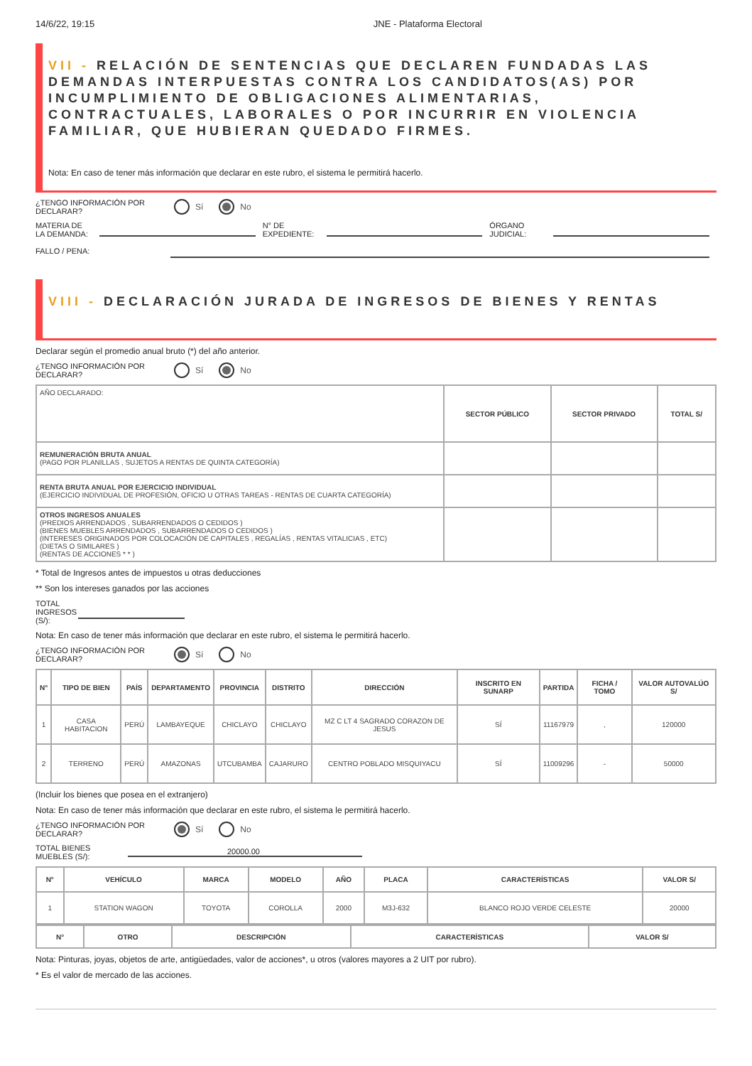14/6/22, 19:15 JNE - Plataforma Electoral
VII - RELACIÓN DE SENTENCIAS QUE DECLAREN FUNDADAS LAS DEMANDAS INTERPUESTAS CONTRA LOS CANDIDATOS(AS) POR INCUMPLIMIENTO DE OBLIGACIONES ALIMENTARIAS, CONTRACTUALES, LABORALES O POR INCURRIR EN VIOLENCIA FAMILIAR, QUE HUBIERAN QUEDADO FIRMES.
Nota: En caso de tener más información que declarar en este rubro, el sistema le permitirá hacerlo.
¿TENGO INFORMACIÓN POR DECLARAR?
Sí No
MATERIA DE LA DEMANDA:
N° DE EXPEDIENTE:
ÓRGANO JUDICIAL:
FALLO / PENA:
VIII - DECLARACIÓN JURADA DE INGRESOS DE BIENES Y RENTAS
Declarar según el promedio anual bruto (*) del año anterior.
¿TENGO INFORMACIÓN POR DECLARAR?
Sí No
| AÑO DECLARADO: | SECTOR PÚBLICO | SECTOR PRIVADO | TOTAL S/ |
| REMUNERACIÓN BRUTA ANUAL (PAGO POR PLANILLAS , SUJETOS A RENTAS DE QUINTA CATEGORÍA) | | | |
| RENTA BRUTA ANUAL POR EJERCICIO INDIVIDUAL (EJERCICIO INDIVIDUAL DE PROFESIÓN, OFICIO U OTRAS TAREAS - RENTAS DE CUARTA CATEGORÍA) | | | |
| OTROS INGRESOS ANUALES (PREDIOS ARRENDADOS , SUBARRENDADOS O CEDIDOS ) (BIENES MUEBLES ARRENDADOS , SUBARRENDADOS O CEDIDOS ) (INTERESES ORIGINADOS POR COLOCACIÓN DE CAPITALES , REGALÍAS , RENTAS VITALICIAS , ETC) (DIETAS O SIMILARES ) (RENTAS DE ACCIONES * * ) | | | |
* Total de Ingresos antes de impuestos u otras deducciones
** Son los intereses ganados por las acciones
TOTAL INGRESOS (S/):
Nota: En caso de tener más información que declarar en este rubro, el sistema le permitirá hacerlo.
¿TENGO INFORMACIÓN POR DECLARAR?
Sí No
| N° | TIPO DE BIEN | PAÍS | DEPARTAMENTO | PROVINCIA | DISTRITO | DIRECCIÓN | INSCRITO EN SUNARP | PARTIDA | FICHA / TOMO | VALOR AUTOVALÚO S/ |
| --- | --- | --- | --- | --- | --- | --- | --- | --- | --- | --- |
| 1 | CASA HABITACION | PERÚ | LAMBAYEQUE | CHICLAYO | CHICLAYO | MZ C LT 4 SAGRADO CORAZON DE JESUS | SÍ | 11167979 | , | 120000 |
| 2 | TERRENO | PERÚ | AMAZONAS | UTCUBAMBA | CAJARURO | CENTRO POBLADO MISQUIYACU | SÍ | 11009296 | - | 50000 |
(Incluir los bienes que posea en el extranjero)
Nota: En caso de tener más información que declarar en este rubro, el sistema le permitirá hacerlo.
¿TENGO INFORMACIÓN POR DECLARAR?
Sí No
TOTAL BIENES MUEBLES (S/):
20000.00
| N° | VEHÍCULO | MARCA | MODELO | AÑO | PLACA | CARACTERÍSTICAS | VALOR S/ |
| --- | --- | --- | --- | --- | --- | --- | --- |
| 1 | STATION WAGON | TOYOTA | COROLLA | 2000 | M3J-632 | BLANCO ROJO VERDE CELESTE | 20000 |
| N° | OTRO | DESCRIPCIÓN | CARACTERÍSTICAS | VALOR S/ |
| --- | --- | --- | --- | --- |
Nota: Pinturas, joyas, objetos de arte, antigüedades, valor de acciones*, u otros (valores mayores a 2 UIT por rubro).
* Es el valor de mercado de las acciones.